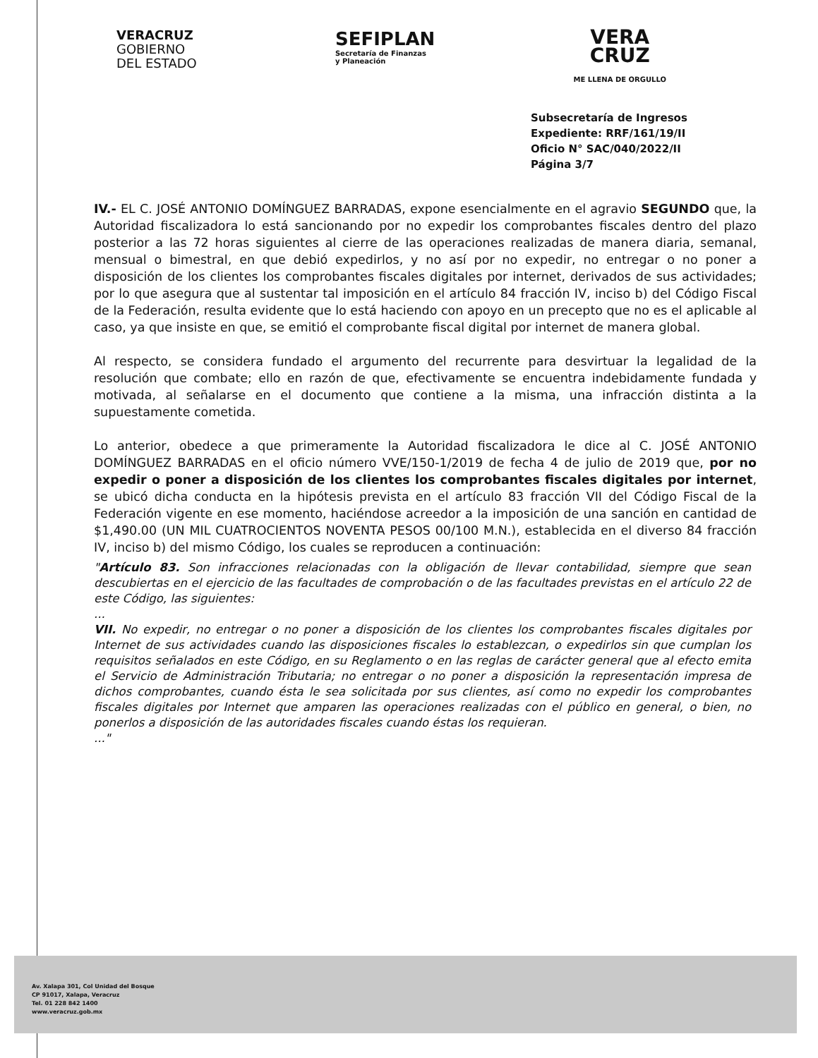VERACRUZ
GOBIERNO
DEL ESTADO
SEFIPLAN
Secretaría de Finanzas
y Planeación
VERA
CRUZ
ME LLENA DE ORGULLO
Subsecretaría de Ingresos
Expediente: RRF/161/19/II
Oficio N° SAC/040/2022/II
Página 3/7
IV.- EL C. JOSÉ ANTONIO DOMÍNGUEZ BARRADAS, expone esencialmente en el agravio SEGUNDO que, la Autoridad fiscalizadora lo está sancionando por no expedir los comprobantes fiscales dentro del plazo posterior a las 72 horas siguientes al cierre de las operaciones realizadas de manera diaria, semanal, mensual o bimestral, en que debió expedirlos, y no así por no expedir, no entregar o no poner a disposición de los clientes los comprobantes fiscales digitales por internet, derivados de sus actividades; por lo que asegura que al sustentar tal imposición en el artículo 84 fracción IV, inciso b) del Código Fiscal de la Federación, resulta evidente que lo está haciendo con apoyo en un precepto que no es el aplicable al caso, ya que insiste en que, se emitió el comprobante fiscal digital por internet de manera global.
Al respecto, se considera fundado el argumento del recurrente para desvirtuar la legalidad de la resolución que combate; ello en razón de que, efectivamente se encuentra indebidamente fundada y motivada, al señalarse en el documento que contiene a la misma, una infracción distinta a la supuestamente cometida.
Lo anterior, obedece a que primeramente la Autoridad fiscalizadora le dice al C. JOSÉ ANTONIO DOMÍNGUEZ BARRADAS en el oficio número VVE/150-1/2019 de fecha 4 de julio de 2019 que, por no expedir o poner a disposición de los clientes los comprobantes fiscales digitales por internet, se ubicó dicha conducta en la hipótesis prevista en el artículo 83 fracción VII del Código Fiscal de la Federación vigente en ese momento, haciéndose acreedor a la imposición de una sanción en cantidad de $1,490.00 (UN MIL CUATROCIENTOS NOVENTA PESOS 00/100 M.N.), establecida en el diverso 84 fracción IV, inciso b) del mismo Código, los cuales se reproducen a continuación:
"Artículo 83. Son infracciones relacionadas con la obligación de llevar contabilidad, siempre que sean descubiertas en el ejercicio de las facultades de comprobación o de las facultades previstas en el artículo 22 de este Código, las siguientes:
...
VII. No expedir, no entregar o no poner a disposición de los clientes los comprobantes fiscales digitales por Internet de sus actividades cuando las disposiciones fiscales lo establezcan, o expedirlos sin que cumplan los requisitos señalados en este Código, en su Reglamento o en las reglas de carácter general que al efecto emita el Servicio de Administración Tributaria; no entregar o no poner a disposición la representación impresa de dichos comprobantes, cuando ésta le sea solicitada por sus clientes, así como no expedir los comprobantes fiscales digitales por Internet que amparen las operaciones realizadas con el público en general, o bien, no ponerlos a disposición de las autoridades fiscales cuando éstas los requieran.
..."
Av. Xalapa 301, Col Unidad del Bosque
CP 91017, Xalapa, Veracruz
Tel. 01 228 842 1400
www.veracruz.gob.mx